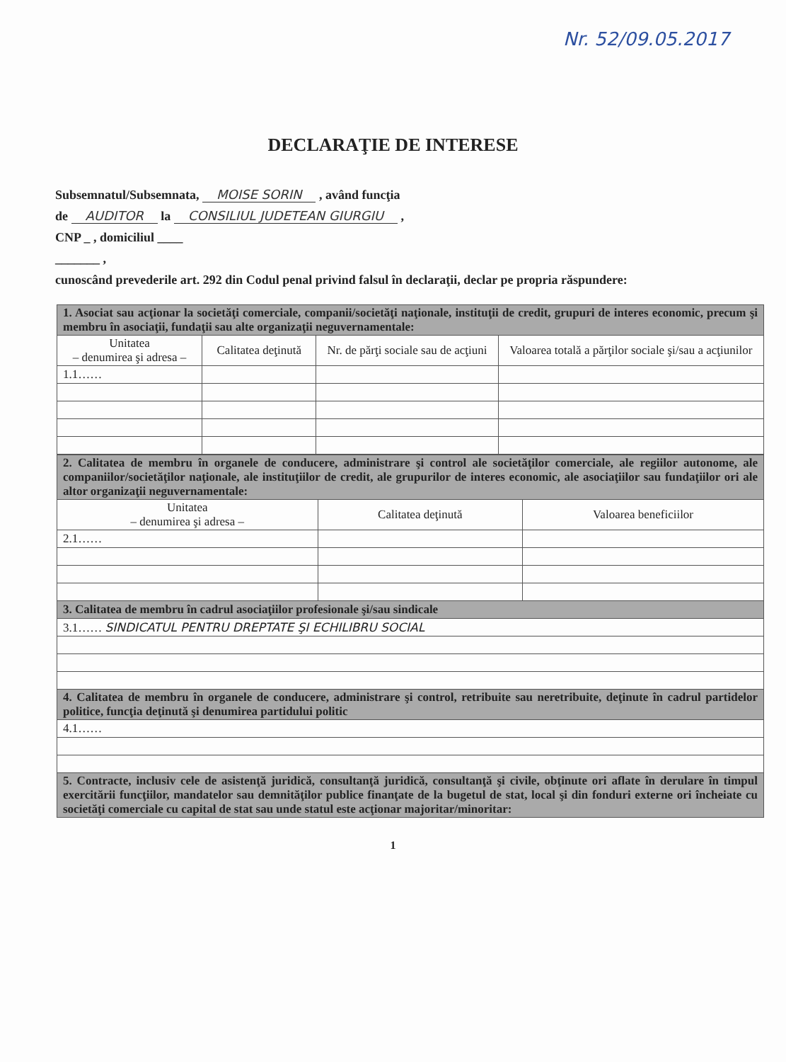Nr. 52/09.05.2017
DECLARAŢIE DE INTERESE
Subsemnatul/Subsemnata, MOISE SORIN , având funcţia
de AUDITOR la CONSILIUL JUDETEAN GIURGIU ,
CNP _ , domiciliul ____
_______ ,
cunoscând prevederile art. 292 din Codul penal privind falsul în declaraţii, declar pe propria răspundere:
| 1. Asociat sau acţionar la societăţi comerciale, companii/societăţi naţionale, instituţii de credit, grupuri de interes economic, precum şi membru în asociaţii, fundaţii sau alte organizaţii neguvernamentale: | | | |
| Unitatea – denumirea şi adresa – | Calitatea deţinută | Nr. de părţi sociale sau de acţiuni | Valoarea totală a părţilor sociale şi/sau a acţiunilor |
| 1.1…… | | | |
| 2. Calitatea de membru în organele de conducere, administrare şi control ale societăţilor comerciale, ale regiilor autonome, ale companiilor/societăţilor naţionale, ale instituţiilor de credit, ale grupurilor de interes economic, ale asociaţiilor sau fundaţiilor ori ale altor organizaţii neguvernamentale: | | |
| Unitatea – denumirea şi adresa – | Calitatea deţinută | Valoarea beneficiilor |
| 2.1…… | | |
| 3. Calitatea de membru în cadrul asociaţiilor profesionale şi/sau sindicale | | |
| 3.1…… SINDICATUL PENTRU DREPTATE ŞI ECHILIBRU SOCIAL | | |
| 4. Calitatea de membru în organele de conducere, administrare şi control, retribuite sau neretribuite, deţinute în cadrul partidelor politice, funcţia deţinută şi denumirea partidului politic | | |
| 4.1…… | | |
| 5. Contracte, inclusiv cele de asistenţă juridică, consultanţă juridică, consultanţă şi civile, obţinute ori aflate în derulare în timpul exercitării funcţiilor, mandatelor sau demnităţilor publice finanţate de la bugetul de stat, local şi din fonduri externe ori încheiate cu societăţi comerciale cu capital de stat sau unde statul este acţionar majoritar/minoritar: | | |
1